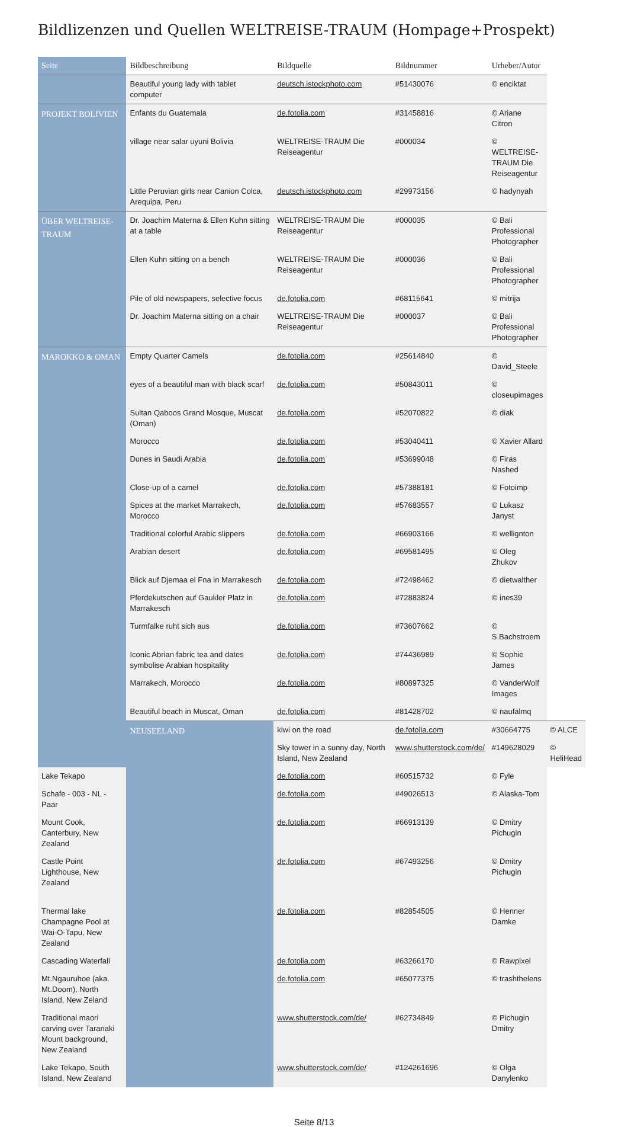Bildlizenzen und Quellen WELTREISE-TRAUM (Hompage+Prospekt)
| Seite | Bildbeschreibung | Bildquelle | Bildnummer | Urheber/Autor | |
| --- | --- | --- | --- | --- | --- |
| | Beautiful young lady with tablet computer | deutsch.istockphoto.com | #51430076 | © enciktat | |
| PROJEKT BOLIVIEN | Enfants du Guatemala | de.fotolia.com | #31458816 | © Ariane Citron | |
| | village near salar uyuni Bolivia | WELTREISE-TRAUM Die Reiseagentur | #000034 | © WELTREISE-TRAUM Die Reiseagentur | |
| | Little Peruvian girls near Canion Colca, Arequipa, Peru | deutsch.istockphoto.com | #29973156 | © hadynyah | |
| ÜBER WELTREISE-TRAUM | Dr. Joachim Materna & Ellen Kuhn sitting at a table | WELTREISE-TRAUM Die Reiseagentur | #000035 | © Bali Professional Photographer | |
| | Ellen Kuhn sitting on a bench | WELTREISE-TRAUM Die Reiseagentur | #000036 | © Bali Professional Photographer | |
| | Pile of old newspapers, selective focus | de.fotolia.com | #68115641 | © mitrija | |
| | Dr. Joachim Materna sitting on a chair | WELTREISE-TRAUM Die Reiseagentur | #000037 | © Bali Professional Photographer | |
| MAROKKO & OMAN | Empty Quarter Camels | de.fotolia.com | #25614840 | © David_Steele | |
| | eyes of a beautiful man with black scarf | de.fotolia.com | #50843011 | © closeupimages | |
| | Sultan Qaboos Grand Mosque, Muscat (Oman) | de.fotolia.com | #52070822 | © diak | |
| | Morocco | de.fotolia.com | #53040411 | © Xavier Allard | |
| | Dunes in Saudi Arabia | de.fotolia.com | #53699048 | © Firas Nashed | |
| | Close-up of a camel | de.fotolia.com | #57388181 | © Fotoimp | |
| | Spices at the market Marrakech, Morocco | de.fotolia.com | #57683557 | © Lukasz Janyst | |
| | Traditional colorful Arabic slippers | de.fotolia.com | #66903166 | © wellignton | |
| | Arabian desert | de.fotolia.com | #69581495 | © Oleg Zhukov | |
| | Blick auf Djemaa el Fna in Marrakesch | de.fotolia.com | #72498462 | © dietwalther | |
| | Pferdekutschen auf Gaukler Platz in Marrakesch | de.fotolia.com | #72883824 | © ines39 | |
| | Turmfalke ruht sich aus | de.fotolia.com | #73607662 | © S.Bachstroem | |
| | Iconic Abrian fabric tea and dates symbolise Arabian hospitality | de.fotolia.com | #74436989 | © Sophie James | |
| | Marrakech, Morocco | de.fotolia.com | #80897325 | © VanderWolf Images | |
| | Beautiful beach in Muscat, Oman | de.fotolia.com | #81428702 | © naufalmq | |
| | NEUSEELAND | kiwi on the road | de.fotolia.com | #30664775 | © ALCE |
| | | Sky tower in a sunny day, North Island, New Zealand | www.shutterstock.com/de/ | #149628029 | © HeliHead |
| Lake Tekapo | | de.fotolia.com | #60515732 | © Fyle | |
| Schafe - 003 - NL - Paar | | de.fotolia.com | #49026513 | © Alaska-Tom | |
| Mount Cook, Canterbury, New Zealand | | de.fotolia.com | #66913139 | © Dmitry Pichugin | |
| Castle Point Lighthouse, New Zealand | | de.fotolia.com | #67493256 | © Dmitry Pichugin | |
| Thermal lake Champagne Pool at Wai-O-Tapu, New Zealand | | de.fotolia.com | #82854505 | © Henner Damke | |
| Cascading Waterfall | | de.fotolia.com | #63266170 | © Rawpixel | |
| Mt.Ngauruhoe (aka. Mt.Doom), North Island, New Zeland | | de.fotolia.com | #65077375 | © trashthelens | |
| Traditional maori carving over Taranaki Mount background, New Zealand | | www.shutterstock.com/de/ | #62734849 | © Pichugin Dmitry | |
| Lake Tekapo, South Island, New Zealand | | www.shutterstock.com/de/ | #124261696 | © Olga Danylenko | |
Seite 8/13